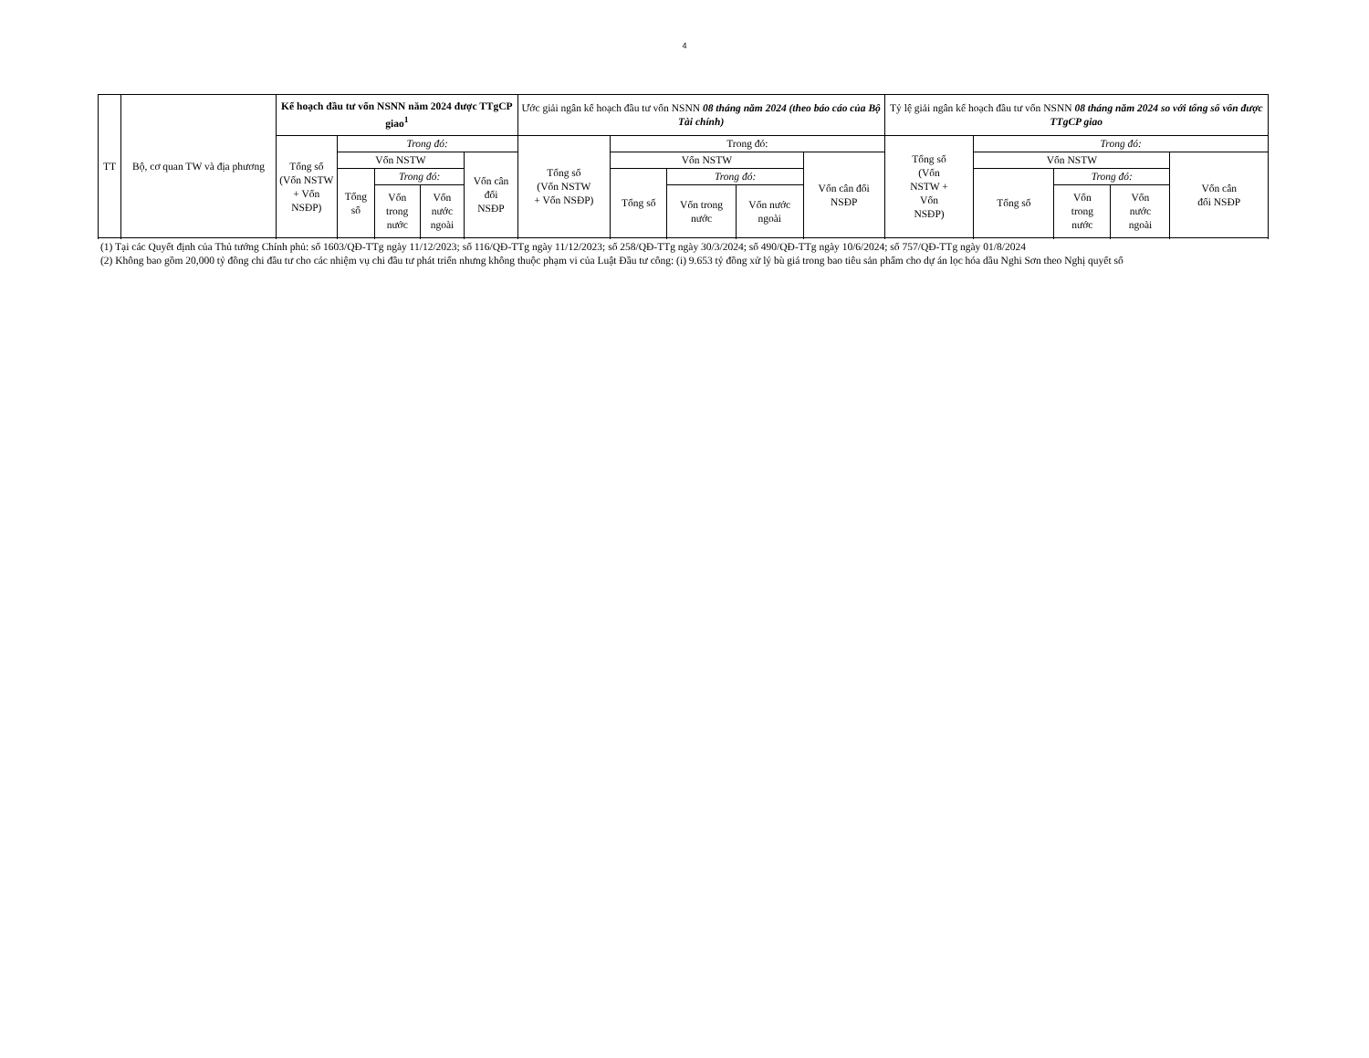4
| TT | Bộ, cơ quan TW và địa phương | Kế hoạch đầu tư vốn NSNN năm 2024 được TTgCP giao<sup>1</sup> | | | | | Ước giải ngân kế hoạch đầu tư vốn NSNN 08 tháng năm 2024 (theo báo cáo của Bộ Tài chính) | | | | | Tỷ lệ giải ngân kế hoạch đầu tư vốn NSNN 08 tháng năm 2024 so với tổng số vốn được TTgCP giao | | | | |
| --- | --- | --- | --- | --- | --- | --- | --- | --- | --- | --- | --- | --- | --- | --- | --- | --- |
| | | Tổng số (Vốn NSTW + Vốn NSĐP) | Trong đó: | | | | Tổng số (Vốn NSTW + Vốn NSĐP) | Trong đó: | | | | Tổng số (Vốn NSTW + Vốn NSĐP) | Trong đó: | | | |
| | | | Vốn NSTW | | | Vốn cân đối NSĐP | | Vốn NSTW | | | Vốn cân đối NSĐP | | Vốn NSTW | | | Vốn cân đối NSĐP |
| | | | Tổng số | Trong đó: | | | | Tổng số | Trong đó: | | | | Tổng số | Trong đó: | | |
| | | | | Vốn trong nước | Vốn nước ngoài | | | | Vốn trong nước | Vốn nước ngoài | | | | Vốn trong nước | Vốn nước ngoài | |
(1) Tại các Quyết định của Thủ tướng Chính phủ: số 1603/QĐ-TTg ngày 11/12/2023; số 116/QĐ-TTg ngày 11/12/2023; số 258/QĐ-TTg ngày 30/3/2024; số 490/QĐ-TTg ngày 10/6/2024; số 757/QĐ-TTg ngày 01/8/2024
(2) Không bao gồm 20,000 tỷ đồng chi đầu tư cho các nhiệm vụ chi đầu tư phát triển nhưng không thuộc phạm vi của Luật Đầu tư công: (i) 9.653 tỷ đồng xử lý bù giá trong bao tiêu sản phẩm cho dự án lọc hóa dầu Nghi Sơn theo Nghị quyết số